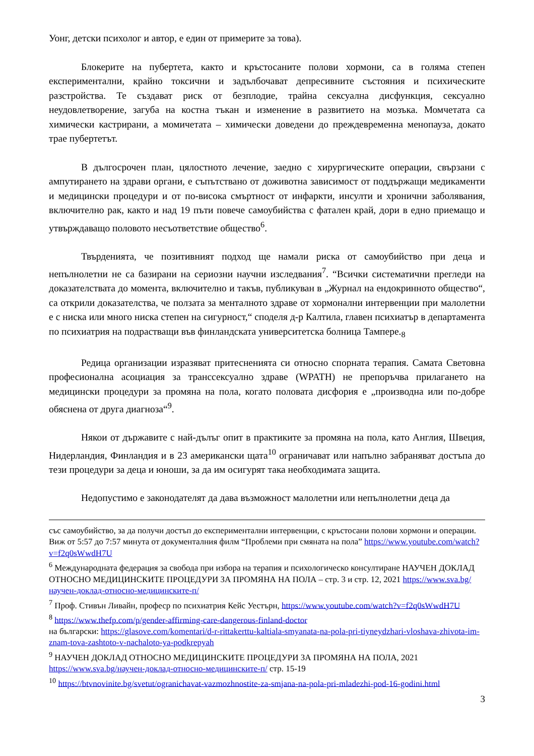Уонг, детски психолог и автор, е един от примерите за това).
Блокерите на пубертета, както и кръстосаните полови хормони, са в голяма степен експериментални, крайно токсични и задълбочават депресивните състояния и психическите разстройства. Те създават риск от безплодие, трайна сексуална дисфункция, сексуално неудовлетворение, загуба на костна тъкан и изменение в развитието на мозъка. Момчетата са химически кастрирани, а момичетата – химически доведени до преждевременна менопауза, докато трае пубертетът.
В дългосрочен план, цялостното лечение, заедно с хирургическите операции, свързани с ампутирането на здрави органи, е съпътствано от доживотна зависимост от поддържащи медикаменти и медицински процедури и от по-висока смъртност от инфаркти, инсулти и хронични заболявания, включително рак, както и над 19 пъти повече самоубийства с фатален край, дори в едно приемащо и утвърждаващо половото несъответствие общество<sup>6</sup>.
Твърденията, че позитивният подход ще намали риска от самоубийство при деца и непълнолетни не са базирани на сериозни научни изследвания<sup>7</sup>. “Всички систематични прегледи на доказателствата до момента, включително и такъв, публикуван в „Журнал на ендокринното общество“, са открили доказателства, че ползата за менталното здраве от хормонални интервенции при малолетни е с ниска или много ниска степен на сигурност,“ споделя д-р Калтила, главен психиатър в департамента по психиатрия на подрастващи във финландската университетска болница Тампере.<sub>8</sub>
Редица организации изразяват притесненията си относно спорната терапия. Самата Световна професионална асоциация за транссексуално здраве (WPATH) не препоръчва прилагането на медицински процедури за промяна на пола, когато половата дисфория е „производна или по-добре обяснена от друга диагноза“<sup>9</sup>.
Някои от държавите с най-дълъг опит в практиките за промяна на пола, като Англия, Швеция, Нидерландия, Финландия и в 23 американски щата<sup>10</sup> ограничават или напълно забраняват достъпа до тези процедури за деца и юноши, за да им осигурят така необходимата защита.
Недопустимо е законодателят да дава възможност малолетни или непълнолетни деца да
със самоубийство, за да получи достъп до експериментални интервенции, с кръстосани полови хормони и операции. Виж от 5:57 до 7:57 минута от документалния филм “Проблеми при смяната на пола” https://www.youtube.com/watch?v=f2q0sWwdH7U
<sup>6</sup> Международната федерация за свобода при избора на терапия и психологическо консултиране НАУЧЕН ДОКЛАД ОТНОСНО МЕДИЦИНСКИТЕ ПРОЦЕДУРИ ЗА ПРОМЯНА НА ПОЛА – стр. 3 и стр. 12, 2021 https://www.sva.bg/научен-доклад-относно-медицинските-п/
<sup>7</sup> Проф. Стивън Ливайн, професр по психиатрия Кейс Уестърн, https://www.youtube.com/watch?v=f2q0sWwdH7U
<sup>8</sup> https://www.thefp.com/p/gender-affirming-care-dangerous-finland-doctor
на български: https://glasove.com/komentari/d-r-rittakerttu-kaltiala-smyanata-na-pola-pri-tiyneydzhari-vloshava-zhivota-im-znam-tova-zashtoto-v-nachaloto-ya-podkrepyah
<sup>9</sup> НАУЧЕН ДОКЛАД ОТНОСНО МЕДИЦИНСКИТЕ ПРОЦЕДУРИ ЗА ПРОМЯНА НА ПОЛА, 2021 https://www.sva.bg/научен-доклад-относно-медицинските-п/ стр. 15-19
<sup>10</sup> https://btvnovinite.bg/svetut/ogranichavat-vazmozhnostite-za-smjana-na-pola-pri-mladezhi-pod-16-godini.html
3